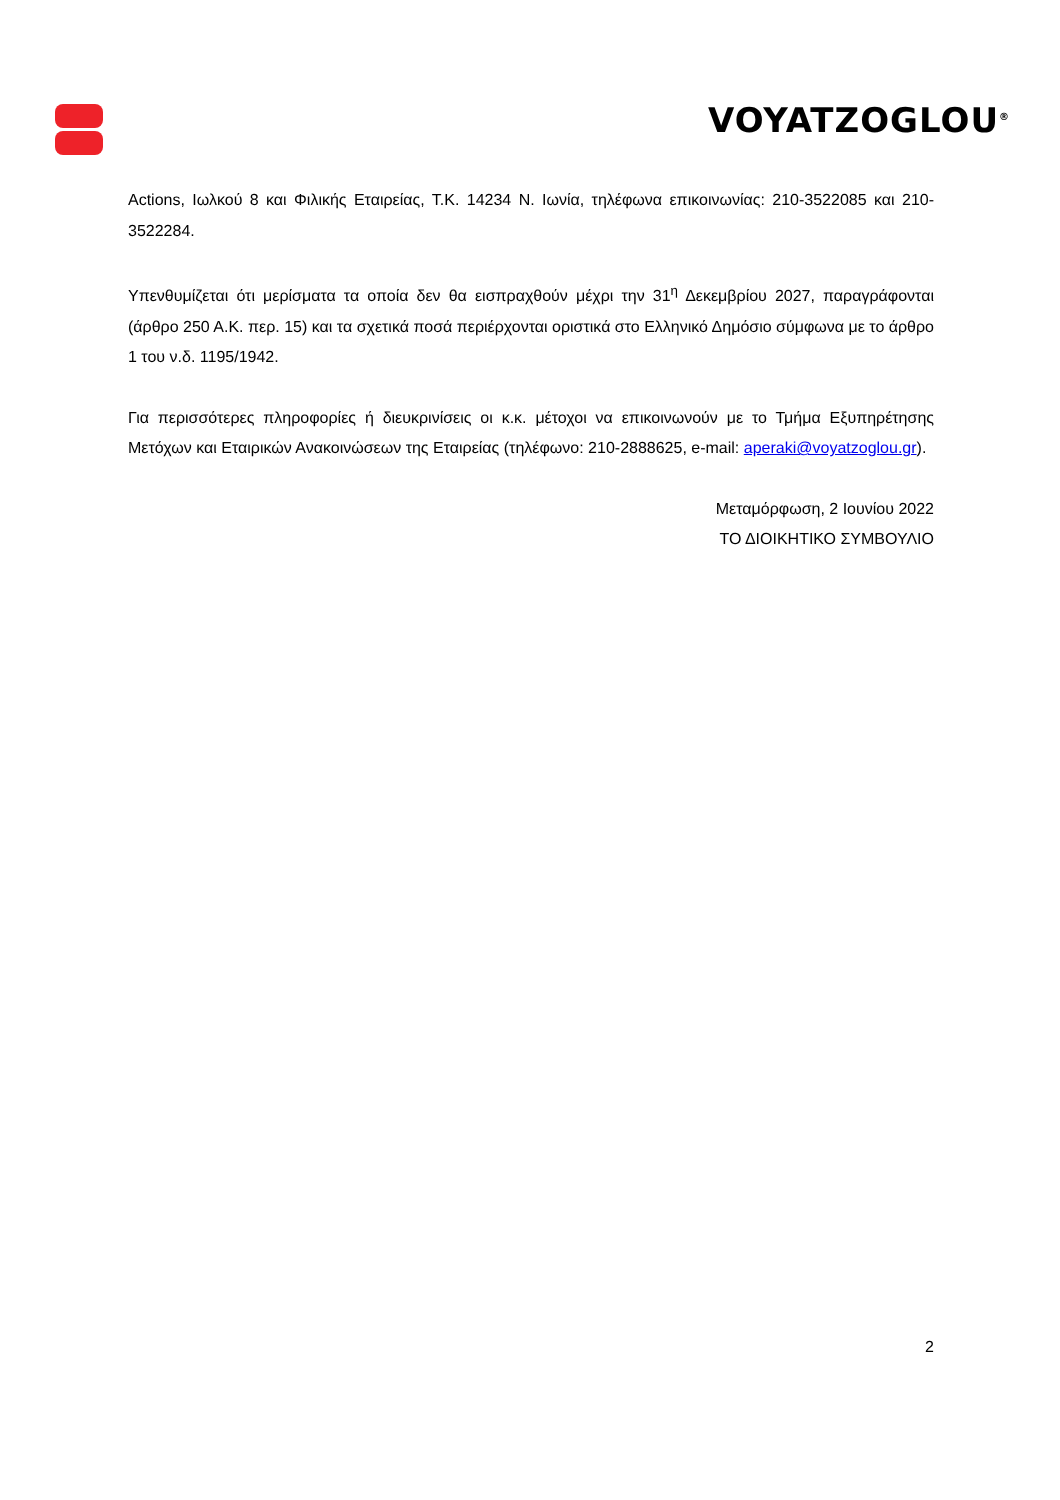VOYATZOGLOU<sup>®</sup>
Actions, Ιωλκού 8 και Φιλικής Εταιρείας, Τ.Κ. 14234 Ν. Ιωνία, τηλέφωνα επικοινωνίας: 210-3522085 και 210-3522284.
Υπενθυμίζεται ότι μερίσματα τα οποία δεν θα εισπραχθούν μέχρι την 31<sup>η</sup> Δεκεμβρίου 2027, παραγράφονται (άρθρο 250 Α.Κ. περ. 15) και τα σχετικά ποσά περιέρχονται οριστικά στο Ελληνικό Δημόσιο σύμφωνα με το άρθρο 1 του ν.δ. 1195/1942.
Για περισσότερες πληροφορίες ή διευκρινίσεις οι κ.κ. μέτοχοι να επικοινωνούν με το Τμήμα Εξυπηρέτησης Μετόχων και Εταιρικών Ανακοινώσεων της Εταιρείας (τηλέφωνο: 210-2888625, e-mail: aperaki@voyatzoglou.gr).
Μεταμόρφωση, 2 Ιουνίου 2022
ΤΟ ΔΙΟΙΚΗΤΙΚΟ ΣΥΜΒΟΥΛΙΟ
2